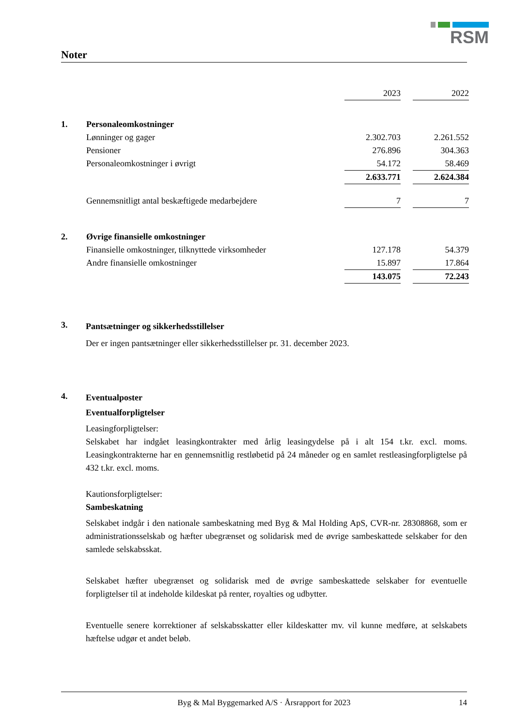RSM
Noter
| | | 2023 | | 2022 |
| 1. | Personaleomkostninger | | | |
| | Lønninger og gager | 2.302.703 | | 2.261.552 |
| | Pensioner | 276.896 | | 304.363 |
| | Personaleomkostninger i øvrigt | 54.172 | | 58.469 |
| | | 2.633.771 | | 2.624.384 |
| | Gennemsnitligt antal beskæftigede medarbejdere | 7 | | 7 |
| 2. | Øvrige finansielle omkostninger | | | |
| | Finansielle omkostninger, tilknyttede virksomheder | 127.178 | | 54.379 |
| | Andre finansielle omkostninger | 15.897 | | 17.864 |
| | | 143.075 | | 72.243 |
3.
Pantsætninger og sikkerhedsstillelser
Der er ingen pantsætninger eller sikkerhedsstillelser pr. 31. december 2023.
4.
Eventualposter
Eventualforpligtelser
Leasingforpligtelser:
Selskabet har indgået leasingkontrakter med årlig leasingydelse på i alt 154 t.kr. excl. moms. Leasingkontrakterne har en gennemsnitlig restløbetid på 24 måneder og en samlet restleasingforpligtelse på 432 t.kr. excl. moms.
Kautionsforpligtelser:
Sambeskatning
Selskabet indgår i den nationale sambeskatning med Byg & Mal Holding ApS, CVR-nr. 28308868, som er administrationsselskab og hæfter ubegrænset og solidarisk med de øvrige sambeskattede selskaber for den samlede selskabsskat.
Selskabet hæfter ubegrænset og solidarisk med de øvrige sambeskattede selskaber for eventuelle forpligtelser til at indeholde kildeskat på renter, royalties og udbytter.
Eventuelle senere korrektioner af selskabsskatter eller kildeskatter mv. vil kunne medføre, at selskabets hæftelse udgør et andet beløb.
Byg & Mal Byggemarked A/S · Årsrapport for 2023 14